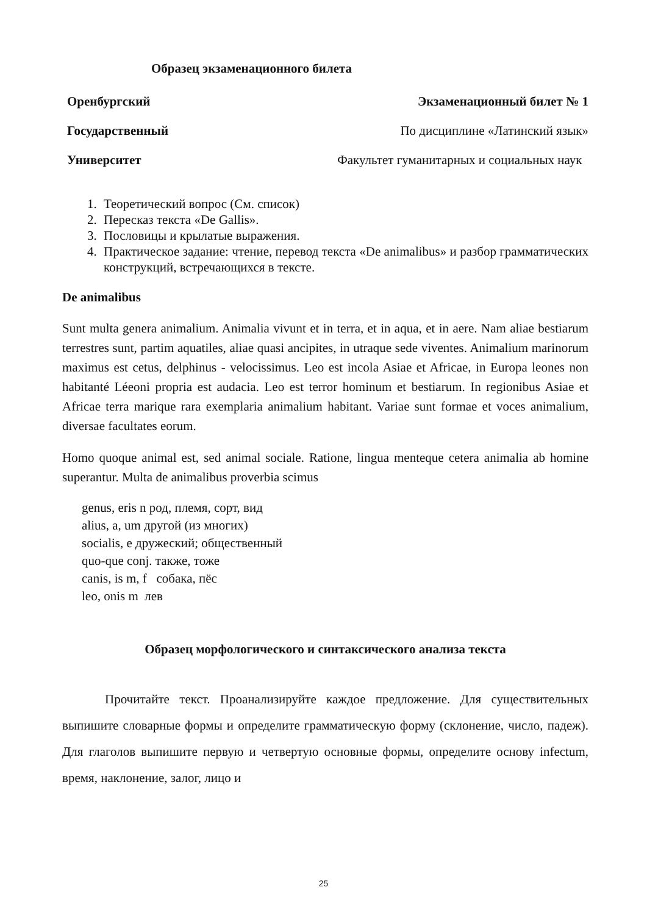Образец экзаменационного билета
Оренбургский Экзаменационный билет № 1
Государственный По дисциплине «Латинский язык»
Университет Факультет гуманитарных и социальных наук
1. Теоретический вопрос (См. список)
2. Пересказ текста «De Gallis».
3. Пословицы и крылатые выражения.
4. Практическое задание: чтение, перевод текста «De animalibus» и разбор грамматических конструкций, встречающихся в тексте.
De animalibus
Sunt multa genera animalium. Animalia vivunt et in terra, et in aqua, et in aere. Nam aliae bestiarum terrestres sunt, partim aquatiles, aliae quasi ancipites, in utraque sede viventes. Animalium marinorum maximus est cetus, delphinus - velocissimus. Leo est incola Asiae et Africae, in Europa leones non habitanté Léeoni propria est audacia. Leo est terror hominum et bestiarum. In regionibus Asiae et Africae terra marique rara exemplaria animalium habitant. Variae sunt formae et voces animalium, diversae facultates eorum.
Homo quoque animal est, sed animal sociale. Ratione, lingua menteque cetera animalia ab homine superantur. Multa de animalibus proverbia scimus
genus, eris n род, племя, сорт, вид
alius, a, um другой (из многих)
socialis, e дружеский; общественный
quo-que conj. также, тоже
canis, is m, f собака, пёс
leo, onis m лев
Образец морфологического и синтаксического анализа текста
Прочитайте текст. Проанализируйте каждое предложение. Для существительных выпишите словарные формы и определите грамматическую форму (склонение, число, падеж). Для глаголов выпишите первую и четвертую основные формы, определите основу infectum, время, наклонение, залог, лицо и
25